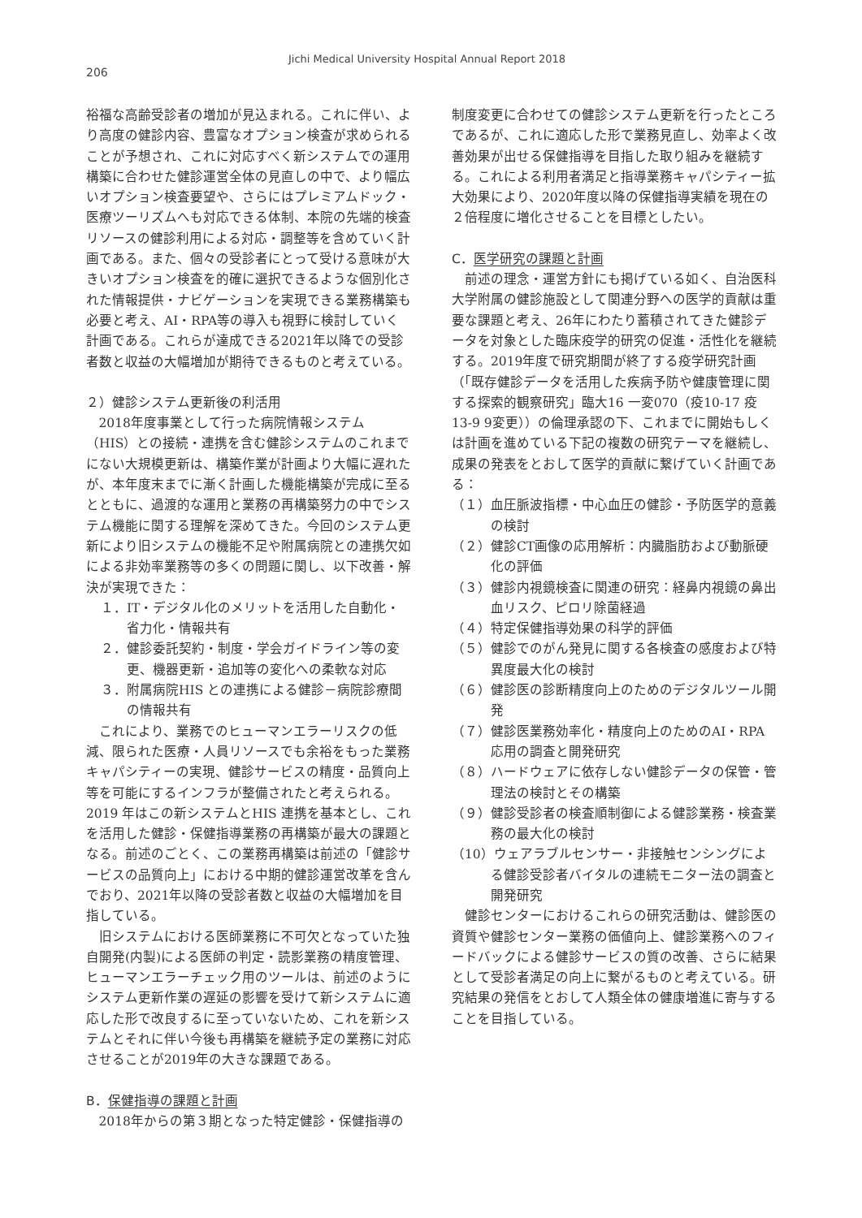Jichi Medical University Hospital Annual Report 2018
206
裕福な高齢受診者の増加が見込まれる。これに伴い、より高度の健診内容、豊富なオプション検査が求められることが予想され、これに対応すべく新システムでの運用構築に合わせた健診運営全体の見直しの中で、より幅広いオプション検査要望や、さらにはプレミアムドック・医療ツーリズムへも対応できる体制、本院の先端的検査リソースの健診利用による対応・調整等を含めていく計画である。また、個々の受診者にとって受ける意味が大きいオプション検査を的確に選択できるような個別化された情報提供・ナビゲーションを実現できる業務構築も必要と考え、AI・RPA等の導入も視野に検討していく計画である。これらが達成できる2021年以降での受診者数と収益の大幅増加が期待できるものと考えている。
２）健診システム更新後の利活用
2018年度事業として行った病院情報システム（HIS）との接続・連携を含む健診システムのこれまでにない大規模更新は、構築作業が計画より大幅に遅れたが、本年度末までに漸く計画した機能構築が完成に至るとともに、過渡的な運用と業務の再構築努力の中でシステム機能に関する理解を深めてきた。今回のシステム更新により旧システムの機能不足や附属病院との連携欠如による非効率業務等の多くの問題に関し、以下改善・解決が実現できた：
１．IT・デジタル化のメリットを活用した自動化・省力化・情報共有
２．健診委託契約・制度・学会ガイドライン等の変更、機器更新・追加等の変化への柔軟な対応
３．附属病院HIS との連携による健診－病院診療間の情報共有
これにより、業務でのヒューマンエラーリスクの低減、限られた医療・人員リソースでも余裕をもった業務キャパシティーの実現、健診サービスの精度・品質向上等を可能にするインフラが整備されたと考えられる。2019 年はこの新システムとHIS 連携を基本とし、これを活用した健診・保健指導業務の再構築が最大の課題となる。前述のごとく、この業務再構築は前述の「健診サービスの品質向上」における中期的健診運営改革を含んでおり、2021年以降の受診者数と収益の大幅増加を目指している。
旧システムにおける医師業務に不可欠となっていた独自開発(内製)による医師の判定・読影業務の精度管理、ヒューマンエラーチェック用のツールは、前述のようにシステム更新作業の遅延の影響を受けて新システムに適応した形で改良するに至っていないため、これを新システムとそれに伴い今後も再構築を継続予定の業務に対応させることが2019年の大きな課題である。
B．保健指導の課題と計画
2018年からの第３期となった特定健診・保健指導の
制度変更に合わせての健診システム更新を行ったところであるが、これに適応した形で業務見直し、効率よく改善効果が出せる保健指導を目指した取り組みを継続する。これによる利用者満足と指導業務キャパシティー拡大効果により、2020年度以降の保健指導実績を現在の２倍程度に増化させることを目標としたい。
C．医学研究の課題と計画
前述の理念・運営方針にも掲げている如く、自治医科大学附属の健診施設として関連分野への医学的貢献は重要な課題と考え、26年にわたり蓄積されてきた健診データを対象とした臨床疫学的研究の促進・活性化を継続する。2019年度で研究期間が終了する疫学研究計画（「既存健診データを活用した疾病予防や健康管理に関する探索的観察研究」臨大16 一変070（疫10-17 疫13-9 9変更））の倫理承認の下、これまでに開始もしくは計画を進めている下記の複数の研究テーマを継続し、成果の発表をとおして医学的貢献に繋げていく計画である：
（１）血圧脈波指標・中心血圧の健診・予防医学的意義の検討
（２）健診CT画像の応用解析：内臓脂肪および動脈硬化の評価
（３）健診内視鏡検査に関連の研究：経鼻内視鏡の鼻出血リスク、ピロリ除菌経過
（４）特定保健指導効果の科学的評価
（５）健診でのがん発見に関する各検査の感度および特異度最大化の検討
（６）健診医の診断精度向上のためのデジタルツール開発
（７）健診医業務効率化・精度向上のためのAI・RPA応用の調査と開発研究
（８）ハードウェアに依存しない健診データの保管・管理法の検討とその構築
（９）健診受診者の検査順制御による健診業務・検査業務の最大化の検討
（10）ウェアラブルセンサー・非接触センシングによる健診受診者バイタルの連続モニター法の調査と開発研究
健診センターにおけるこれらの研究活動は、健診医の資質や健診センター業務の価値向上、健診業務へのフィードバックによる健診サービスの質の改善、さらに結果として受診者満足の向上に繋がるものと考えている。研究結果の発信をとおして人類全体の健康増進に寄与することを目指している。